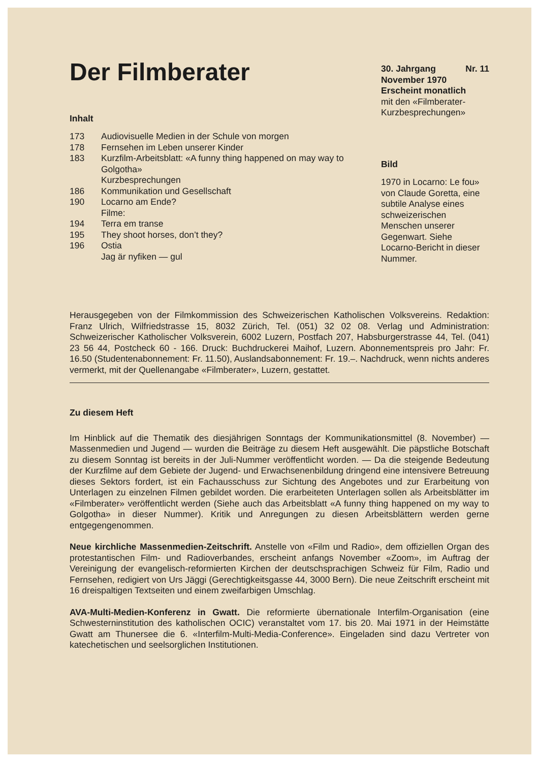Der Filmberater
Inhalt
| 173 | Audiovisuelle Medien in der Schule von morgen |
| 178 | Fernsehen im Leben unserer Kinder |
| 183 | Kurzfilm-Arbeitsblatt: «A funny thing happened on may way to Golgotha» |
| | Kurzbesprechungen |
| 186 | Kommunikation und Gesellschaft |
| 190 | Locarno am Ende? |
| | Filme: |
| 194 | Terra em transe |
| 195 | They shoot horses, don’t they? |
| 196 | Ostia |
| | Jag är nyfiken — gul |
30. Jahrgang Nr. 11
November 1970
Erscheint monatlich
mit den «Filmberater-Kurzbesprechungen»
Bild
1970 in Locarno: Le fou» von Claude Goretta, eine subtile Analyse eines schweizerischen Menschen unserer Gegenwart. Siehe Locarno-Bericht in dieser Nummer.
Herausgegeben von der Filmkommission des Schweizerischen Katholischen Volksvereins. Redaktion: Franz Ulrich, Wilfriedstrasse 15, 8032 Zürich, Tel. (051) 32 02 08. Verlag und Administration: Schweizerischer Katholischer Volksverein, 6002 Luzern, Postfach 207, Habsburgerstrasse 44, Tel. (041) 23 56 44, Postcheck 60 - 166. Druck: Buchdruckerei Maihof, Luzern. Abonnementspreis pro Jahr: Fr. 16.50 (Studentenabonnement: Fr. 11.50), Auslandsabonnement: Fr. 19.–. Nachdruck, wenn nichts anderes vermerkt, mit der Quellenangabe «Filmberater», Luzern, gestattet.
Zu diesem Heft
Im Hinblick auf die Thematik des diesjährigen Sonntags der Kommunikationsmittel (8. November) — Massenmedien und Jugend — wurden die Beiträge zu diesem Heft ausgewählt. Die päpstliche Botschaft zu diesem Sonntag ist bereits in der Juli-Nummer veröffentlicht worden. — Da die steigende Bedeutung der Kurzfilme auf dem Gebiete der Jugend- und Erwachsenenbildung dringend eine intensivere Betreuung dieses Sektors fordert, ist ein Fachausschuss zur Sichtung des Angebotes und zur Erarbeitung von Unterlagen zu einzelnen Filmen gebildet worden. Die erarbeiteten Unterlagen sollen als Arbeitsblätter im «Filmberater» veröffentlicht werden (Siehe auch das Arbeitsblatt «A funny thing happened on my way to Golgotha» in dieser Nummer). Kritik und Anregungen zu diesen Arbeitsblättern werden gerne entgegengenommen.
Neue kirchliche Massenmedien-Zeitschrift. Anstelle von «Film und Radio», dem offiziellen Organ des protestantischen Film- und Radioverbandes, erscheint anfangs November «Zoom», im Auftrag der Vereinigung der evangelisch-reformierten Kirchen der deutschsprachigen Schweiz für Film, Radio und Fernsehen, redigiert von Urs Jäggi (Gerechtigkeitsgasse 44, 3000 Bern). Die neue Zeitschrift erscheint mit 16 dreispaltigen Textseiten und einem zweifarbigen Umschlag.
AVA-Multi-Medien-Konferenz in Gwatt. Die reformierte übernationale Interfilm-Organisation (eine Schwesterninstitution des katholischen OCIC) veranstaltet vom 17. bis 20. Mai 1971 in der Heimstätte Gwatt am Thunersee die 6. «Interfilm-Multi-Media-Conference». Eingeladen sind dazu Vertreter von katechetischen und seelsorglichen Institutionen.